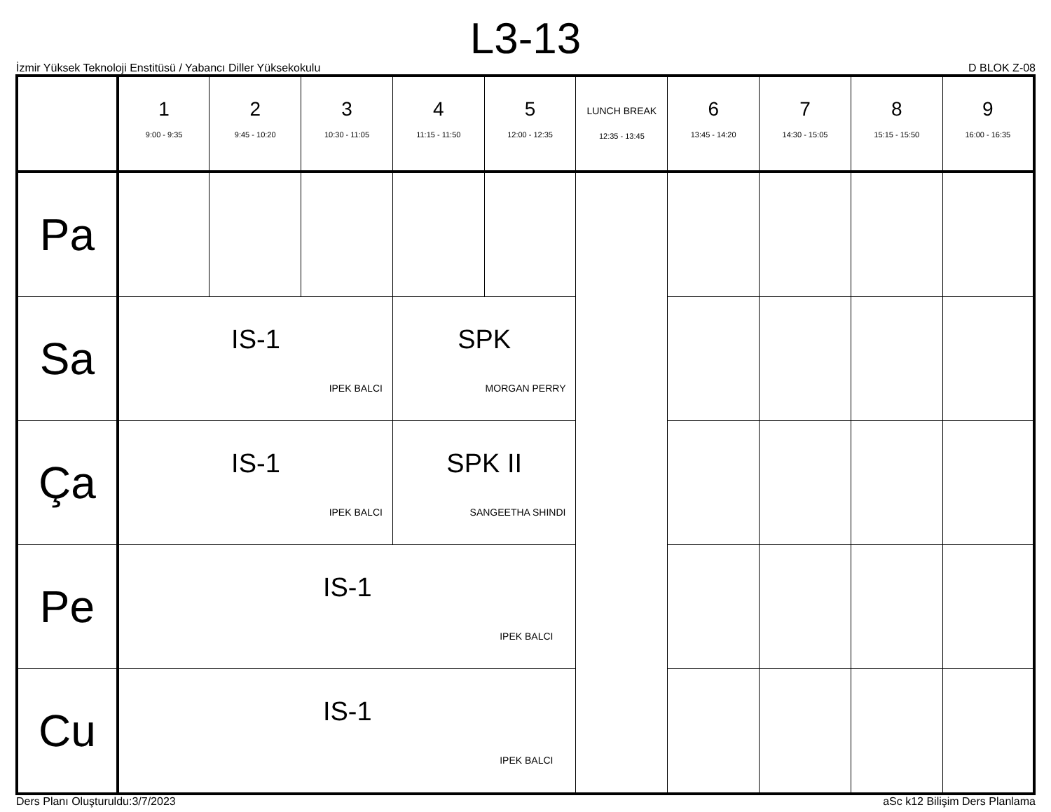L3-13
İzmir Yüksek Teknoloji Enstitüsü / Yabancı Diller Yüksekokulu D BLOK Z-08
| | 1 9:00 - 9:35 | 2 9:45 - 10:20 | 3 10:30 - 11:05 | 4 11:15 - 11:50 | 5 12:00 - 12:35 | LUNCH BREAK 12:35 - 13:45 | 6 13:45 - 14:20 | 7 14:30 - 15:05 | 8 15:15 - 15:50 | 9 16:00 - 16:35 |
| --- | --- | --- | --- | --- | --- | --- | --- | --- | --- | --- |
| Pa | | | | | | | | | | |
| Sa | IS-1 IPEK BALCI | | | SPK MORGAN PERRY | | | | | | |
| Ça | IS-1 IPEK BALCI | | | SPK II SANGEETHA SHINDI | | | | | | |
| Pe | IS-1 IPEK BALCI | | | | | | | | | |
| Cu | IS-1 IPEK BALCI | | | | | | | | | |
Ders Planı Oluşturuldu:3/7/2023 aSc k12 Bilişim Ders Planlama